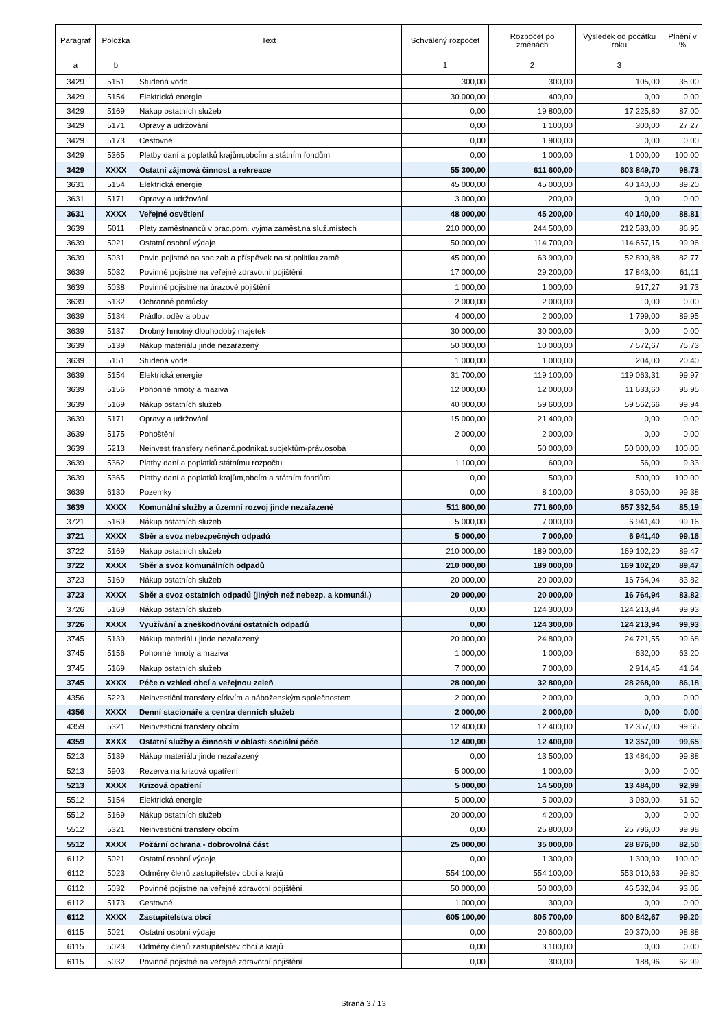| Paragraf | Položka | Text | Schválený rozpočet | Rozpočet po změnách | Výsledek od počátku roku | Plnění v % |
| --- | --- | --- | --- | --- | --- | --- |
| a | b | | 1 | 2 | 3 | |
| 3429 | 5151 | Studená voda | 300,00 | 300,00 | 105,00 | 35,00 |
| 3429 | 5154 | Elektrická energie | 30 000,00 | 400,00 | 0,00 | 0,00 |
| 3429 | 5169 | Nákup ostatních služeb | 0,00 | 19 800,00 | 17 225,80 | 87,00 |
| 3429 | 5171 | Opravy a udržování | 0,00 | 1 100,00 | 300,00 | 27,27 |
| 3429 | 5173 | Cestovné | 0,00 | 1 900,00 | 0,00 | 0,00 |
| 3429 | 5365 | Platby daní a poplatků krajům,obcím a státním fondům | 0,00 | 1 000,00 | 1 000,00 | 100,00 |
| 3429 | XXXX | Ostatní zájmová činnost a rekreace | 55 300,00 | 611 600,00 | 603 849,70 | 98,73 |
| 3631 | 5154 | Elektrická energie | 45 000,00 | 45 000,00 | 40 140,00 | 89,20 |
| 3631 | 5171 | Opravy a udržování | 3 000,00 | 200,00 | 0,00 | 0,00 |
| 3631 | XXXX | Veřejné osvětlení | 48 000,00 | 45 200,00 | 40 140,00 | 88,81 |
| 3639 | 5011 | Platy zaměstnanců v prac.pom. vyjma zaměst.na služ.místech | 210 000,00 | 244 500,00 | 212 583,00 | 86,95 |
| 3639 | 5021 | Ostatní osobní výdaje | 50 000,00 | 114 700,00 | 114 657,15 | 99,96 |
| 3639 | 5031 | Povin.pojistné na soc.zab.a příspěvek na st.politiku zamě | 45 000,00 | 63 900,00 | 52 890,88 | 82,77 |
| 3639 | 5032 | Povinné pojistné na veřejné zdravotní pojištění | 17 000,00 | 29 200,00 | 17 843,00 | 61,11 |
| 3639 | 5038 | Povinné pojistné na úrazové pojištění | 1 000,00 | 1 000,00 | 917,27 | 91,73 |
| 3639 | 5132 | Ochranné pomůcky | 2 000,00 | 2 000,00 | 0,00 | 0,00 |
| 3639 | 5134 | Prádlo, oděv a obuv | 4 000,00 | 2 000,00 | 1 799,00 | 89,95 |
| 3639 | 5137 | Drobný hmotný dlouhodobý majetek | 30 000,00 | 30 000,00 | 0,00 | 0,00 |
| 3639 | 5139 | Nákup materiálu jinde nezařazený | 50 000,00 | 10 000,00 | 7 572,67 | 75,73 |
| 3639 | 5151 | Studená voda | 1 000,00 | 1 000,00 | 204,00 | 20,40 |
| 3639 | 5154 | Elektrická energie | 31 700,00 | 119 100,00 | 119 063,31 | 99,97 |
| 3639 | 5156 | Pohonné hmoty a maziva | 12 000,00 | 12 000,00 | 11 633,60 | 96,95 |
| 3639 | 5169 | Nákup ostatních služeb | 40 000,00 | 59 600,00 | 59 562,66 | 99,94 |
| 3639 | 5171 | Opravy a udržování | 15 000,00 | 21 400,00 | 0,00 | 0,00 |
| 3639 | 5175 | Pohoštění | 2 000,00 | 2 000,00 | 0,00 | 0,00 |
| 3639 | 5213 | Neinvest.transfery nefinanč.podnikat.subjektům-práv.osobá | 0,00 | 50 000,00 | 50 000,00 | 100,00 |
| 3639 | 5362 | Platby daní a poplatků státnímu rozpočtu | 1 100,00 | 600,00 | 56,00 | 9,33 |
| 3639 | 5365 | Platby daní a poplatků krajům,obcím a státním fondům | 0,00 | 500,00 | 500,00 | 100,00 |
| 3639 | 6130 | Pozemky | 0,00 | 8 100,00 | 8 050,00 | 99,38 |
| 3639 | XXXX | Komunální služby a územní rozvoj jinde nezařazené | 511 800,00 | 771 600,00 | 657 332,54 | 85,19 |
| 3721 | 5169 | Nákup ostatních služeb | 5 000,00 | 7 000,00 | 6 941,40 | 99,16 |
| 3721 | XXXX | Sběr a svoz nebezpečných odpadů | 5 000,00 | 7 000,00 | 6 941,40 | 99,16 |
| 3722 | 5169 | Nákup ostatních služeb | 210 000,00 | 189 000,00 | 169 102,20 | 89,47 |
| 3722 | XXXX | Sběr a svoz komunálních odpadů | 210 000,00 | 189 000,00 | 169 102,20 | 89,47 |
| 3723 | 5169 | Nákup ostatních služeb | 20 000,00 | 20 000,00 | 16 764,94 | 83,82 |
| 3723 | XXXX | Sběr a svoz ostatních odpadů (jiných než nebezp. a komunál.) | 20 000,00 | 20 000,00 | 16 764,94 | 83,82 |
| 3726 | 5169 | Nákup ostatních služeb | 0,00 | 124 300,00 | 124 213,94 | 99,93 |
| 3726 | XXXX | Využívání a zneškodňování ostatních odpadů | 0,00 | 124 300,00 | 124 213,94 | 99,93 |
| 3745 | 5139 | Nákup materiálu jinde nezařazený | 20 000,00 | 24 800,00 | 24 721,55 | 99,68 |
| 3745 | 5156 | Pohonné hmoty a maziva | 1 000,00 | 1 000,00 | 632,00 | 63,20 |
| 3745 | 5169 | Nákup ostatních služeb | 7 000,00 | 7 000,00 | 2 914,45 | 41,64 |
| 3745 | XXXX | Péče o vzhled obcí a veřejnou zeleň | 28 000,00 | 32 800,00 | 28 268,00 | 86,18 |
| 4356 | 5223 | Neinvestiční transfery církvím a náboženským společnostem | 2 000,00 | 2 000,00 | 0,00 | 0,00 |
| 4356 | XXXX | Denní stacionáře a centra denních služeb | 2 000,00 | 2 000,00 | 0,00 | 0,00 |
| 4359 | 5321 | Neinvestiční transfery obcím | 12 400,00 | 12 400,00 | 12 357,00 | 99,65 |
| 4359 | XXXX | Ostatní služby a činnosti v oblasti sociální péče | 12 400,00 | 12 400,00 | 12 357,00 | 99,65 |
| 5213 | 5139 | Nákup materiálu jinde nezařazený | 0,00 | 13 500,00 | 13 484,00 | 99,88 |
| 5213 | 5903 | Rezerva na krizová opatření | 5 000,00 | 1 000,00 | 0,00 | 0,00 |
| 5213 | XXXX | Krizová opatření | 5 000,00 | 14 500,00 | 13 484,00 | 92,99 |
| 5512 | 5154 | Elektrická energie | 5 000,00 | 5 000,00 | 3 080,00 | 61,60 |
| 5512 | 5169 | Nákup ostatních služeb | 20 000,00 | 4 200,00 | 0,00 | 0,00 |
| 5512 | 5321 | Neinvestiční transfery obcím | 0,00 | 25 800,00 | 25 796,00 | 99,98 |
| 5512 | XXXX | Požární ochrana - dobrovolná část | 25 000,00 | 35 000,00 | 28 876,00 | 82,50 |
| 6112 | 5021 | Ostatní osobní výdaje | 0,00 | 1 300,00 | 1 300,00 | 100,00 |
| 6112 | 5023 | Odměny členů zastupitelstev obcí a krajů | 554 100,00 | 554 100,00 | 553 010,63 | 99,80 |
| 6112 | 5032 | Povinné pojistné na veřejné zdravotní pojištění | 50 000,00 | 50 000,00 | 46 532,04 | 93,06 |
| 6112 | 5173 | Cestovné | 1 000,00 | 300,00 | 0,00 | 0,00 |
| 6112 | XXXX | Zastupitelstva obcí | 605 100,00 | 605 700,00 | 600 842,67 | 99,20 |
| 6115 | 5021 | Ostatní osobní výdaje | 0,00 | 20 600,00 | 20 370,00 | 98,88 |
| 6115 | 5023 | Odměny členů zastupitelstev obcí a krajů | 0,00 | 3 100,00 | 0,00 | 0,00 |
| 6115 | 5032 | Povinné pojistné na veřejné zdravotní pojištění | 0,00 | 300,00 | 188,96 | 62,99 |
Strana 3 / 13